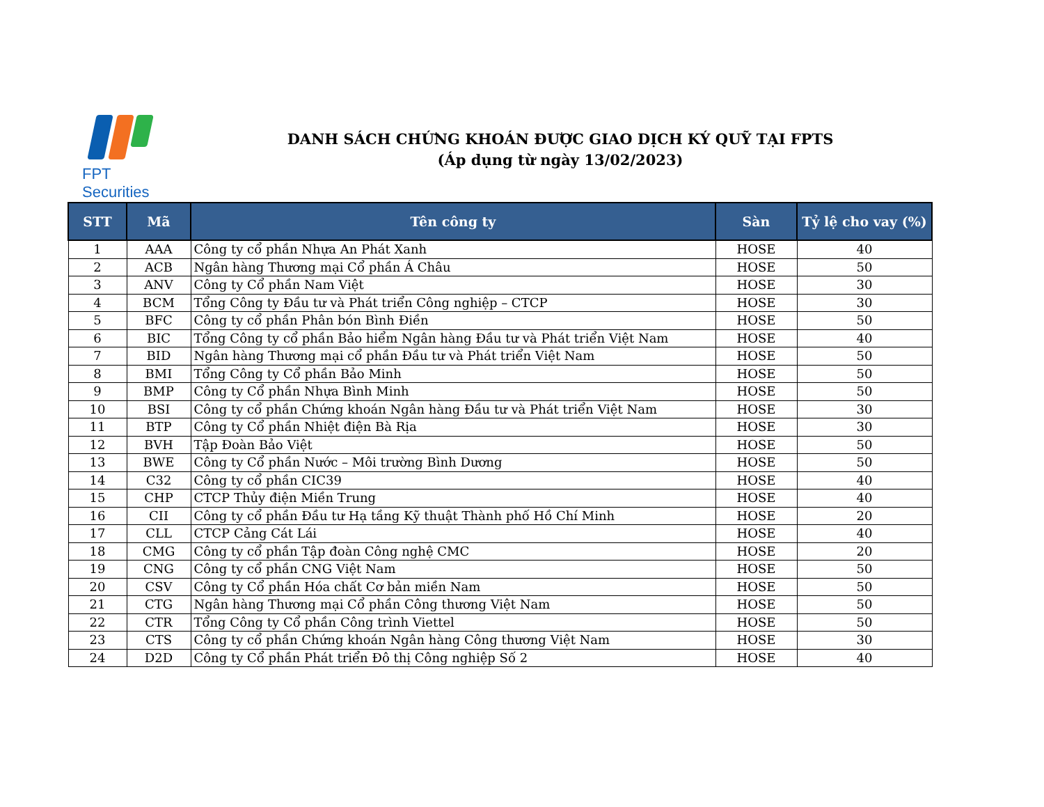FPT Securities
DANH SÁCH CHỨNG KHOÁN ĐƯỢC GIAO DỊCH KÝ QUỸ TẠI FPTS
(Áp dụng từ ngày 13/02/2023)
| STT | Mã | Tên công ty | Sàn | Tỷ lệ cho vay (%) |
| --- | --- | --- | --- | --- |
| 1 | AAA | Công ty cổ phần Nhựa An Phát Xanh | HOSE | 40 |
| 2 | ACB | Ngân hàng Thương mại Cổ phần Á Châu | HOSE | 50 |
| 3 | ANV | Công ty Cổ phần Nam Việt | HOSE | 30 |
| 4 | BCM | Tổng Công ty Đầu tư và Phát triển Công nghiệp – CTCP | HOSE | 30 |
| 5 | BFC | Công ty cổ phần Phân bón Bình Điền | HOSE | 50 |
| 6 | BIC | Tổng Công ty cổ phần Bảo hiểm Ngân hàng Đầu tư và Phát triển Việt Nam | HOSE | 40 |
| 7 | BID | Ngân hàng Thương mại cổ phần Đầu tư và Phát triển Việt Nam | HOSE | 50 |
| 8 | BMI | Tổng Công ty Cổ phần Bảo Minh | HOSE | 50 |
| 9 | BMP | Công ty Cổ phần Nhựa Bình Minh | HOSE | 50 |
| 10 | BSI | Công ty cổ phần Chứng khoán Ngân hàng Đầu tư và Phát triển Việt Nam | HOSE | 30 |
| 11 | BTP | Công ty Cổ phần Nhiệt điện Bà Rịa | HOSE | 30 |
| 12 | BVH | Tập Đoàn Bảo Việt | HOSE | 50 |
| 13 | BWE | Công ty Cổ phần Nước – Môi trường Bình Dương | HOSE | 50 |
| 14 | C32 | Công ty cổ phần CIC39 | HOSE | 40 |
| 15 | CHP | CTCP Thủy điện Miền Trung | HOSE | 40 |
| 16 | CII | Công ty cổ phần Đầu tư Hạ tầng Kỹ thuật Thành phố Hồ Chí Minh | HOSE | 20 |
| 17 | CLL | CTCP Cảng Cát Lái | HOSE | 40 |
| 18 | CMG | Công ty cổ phần Tập đoàn Công nghệ CMC | HOSE | 20 |
| 19 | CNG | Công ty cổ phần CNG Việt Nam | HOSE | 50 |
| 20 | CSV | Công ty Cổ phần Hóa chất Cơ bản miền Nam | HOSE | 50 |
| 21 | CTG | Ngân hàng Thương mại Cổ phần Công thương Việt Nam | HOSE | 50 |
| 22 | CTR | Tổng Công ty Cổ phần Công trình Viettel | HOSE | 50 |
| 23 | CTS | Công ty cổ phần Chứng khoán Ngân hàng Công thương Việt Nam | HOSE | 30 |
| 24 | D2D | Công ty Cổ phần Phát triển Đô thị Công nghiệp Số 2 | HOSE | 40 |